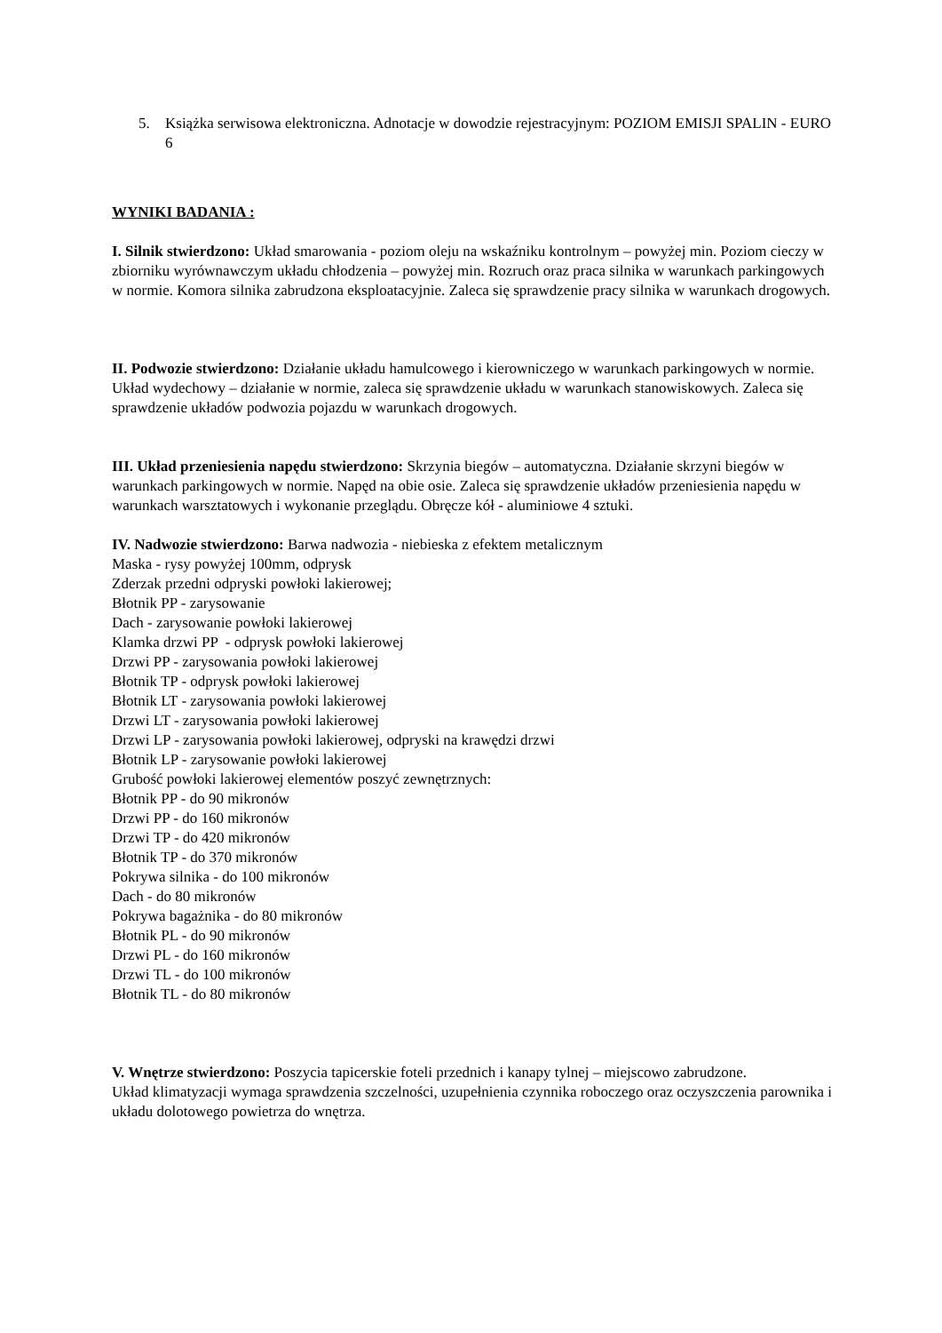5. Książka serwisowa elektroniczna. Adnotacje w dowodzie rejestracyjnym: POZIOM EMISJI SPALIN - EURO 6
WYNIKI BADANIA :
I. Silnik stwierdzono: Układ smarowania - poziom oleju na wskaźniku kontrolnym – powyżej min. Poziom cieczy w zbiorniku wyrównawczym układu chłodzenia – powyżej min. Rozruch oraz praca silnika w warunkach parkingowych w normie. Komora silnika zabrudzona eksploatacyjnie. Zaleca się sprawdzenie pracy silnika w warunkach drogowych.
II. Podwozie stwierdzono: Działanie układu hamulcowego i kierowniczego w warunkach parkingowych w normie. Układ wydechowy – działanie w normie, zaleca się sprawdzenie układu w warunkach stanowiskowych. Zaleca się sprawdzenie układów podwozia pojazdu w warunkach drogowych.
III. Układ przeniesienia napędu stwierdzono: Skrzynia biegów – automatyczna. Działanie skrzyni biegów w warunkach parkingowych w normie. Napęd na obie osie. Zaleca się sprawdzenie układów przeniesienia napędu w warunkach warsztatowych i wykonanie przeglądu. Obręcze kół - aluminiowe 4 sztuki.
IV. Nadwozie stwierdzono: Barwa nadwozia - niebieska z efektem metalicznym
Maska - rysy powyżej 100mm, odprysk
Zderzak przedni odpryski powłoki lakierowej;
Błotnik PP - zarysowanie
Dach - zarysowanie powłoki lakierowej
Klamka drzwi PP - odprysk powłoki lakierowej
Drzwi PP - zarysowania powłoki lakierowej
Błotnik TP - odprysk powłoki lakierowej
Błotnik LT - zarysowania powłoki lakierowej
Drzwi LT - zarysowania powłoki lakierowej
Drzwi LP - zarysowania powłoki lakierowej, odpryski na krawędzi drzwi
Błotnik LP - zarysowanie powłoki lakierowej
Grubość powłoki lakierowej elementów poszyć zewnętrznych:
Błotnik PP - do 90 mikronów
Drzwi PP - do 160 mikronów
Drzwi TP - do 420 mikronów
Błotnik TP - do 370 mikronów
Pokrywa silnika - do 100 mikronów
Dach - do 80 mikronów
Pokrywa bagażnika - do 80 mikronów
Błotnik PL - do 90 mikronów
Drzwi PL - do 160 mikronów
Drzwi TL - do 100 mikronów
Błotnik TL - do 80 mikronów
V. Wnętrze stwierdzono: Poszycia tapicerskie foteli przednich i kanapy tylnej – miejscowo zabrudzone.
Układ klimatyzacji wymaga sprawdzenia szczelności, uzupełnienia czynnika roboczego oraz oczyszczenia parownika i układu dolotowego powietrza do wnętrza.